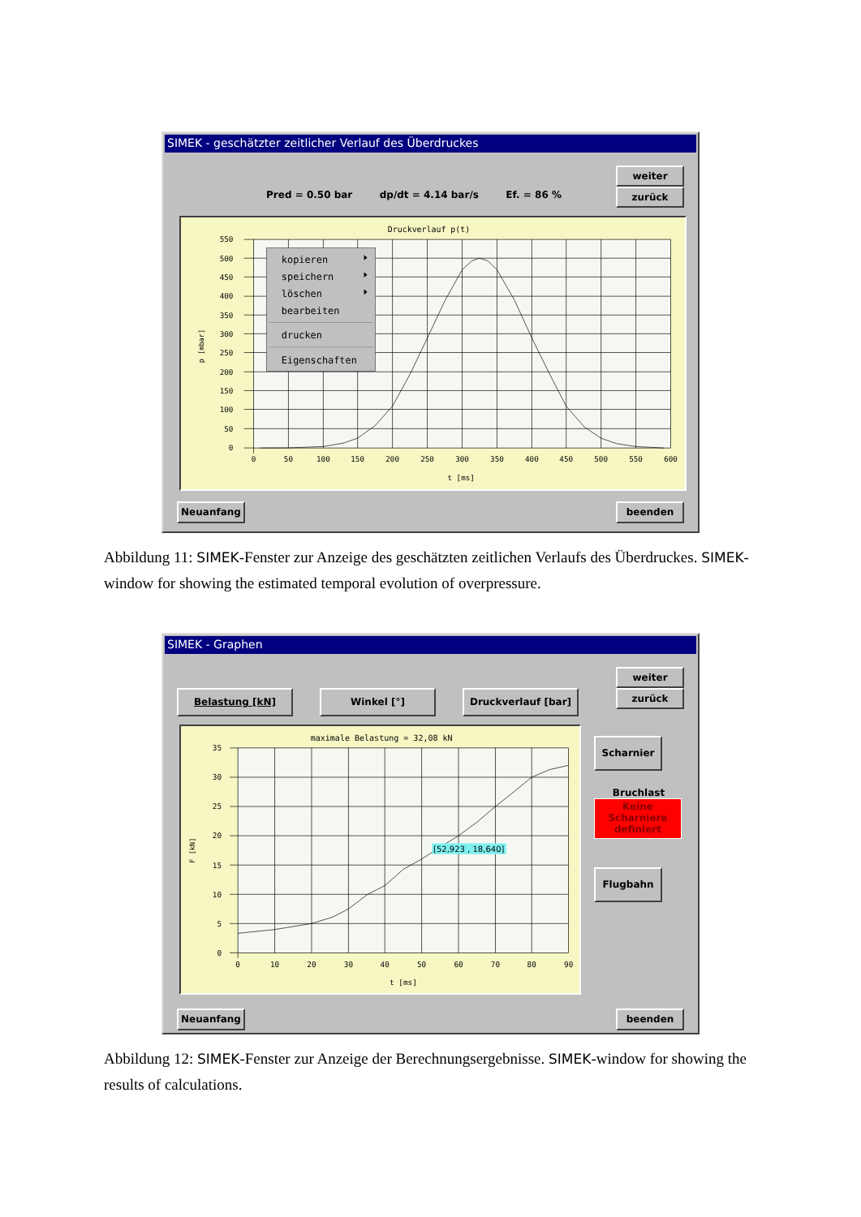SIMEK - geschätzter zeitlicher Verlauf des Überdruckes
Pred = 0.50 bar dp/dt = 4.14 bar/s Ef. = 86 %
weiter
zurück
Druckverlauf p(t)
550
500
450
400
350
300
250
200
150
100
50
0
0
50
100
150
200
250
300
350
400
450
500
550
600
t [ms]
p [mbar]
kopieren
speichern
löschen
bearbeiten
drucken
Eigenschaften
Neuanfang beenden
Abbildung 11: SIMEK-Fenster zur Anzeige des geschätzten zeitlichen Verlaufs des Überdruckes. SIMEK-window for showing the estimated temporal evolution of overpressure.
SIMEK - Graphen
Belastung [kN] Winkel [°] Druckverlauf [bar]
weiter
zurück
maximale Belastung = 32,08 kN
35
30
25
20
15
10
5
0
0
10
20
30
40
50
60
70
80
90
t [ms]
F [kN]
[52,923 , 18,640]
Scharnier
Bruchlast
Keine
Scharniere
definiert
Flugbahn
Neuanfang beenden
Abbildung 12: SIMEK-Fenster zur Anzeige der Berechnungsergebnisse. SIMEK-window for showing the results of calculations.